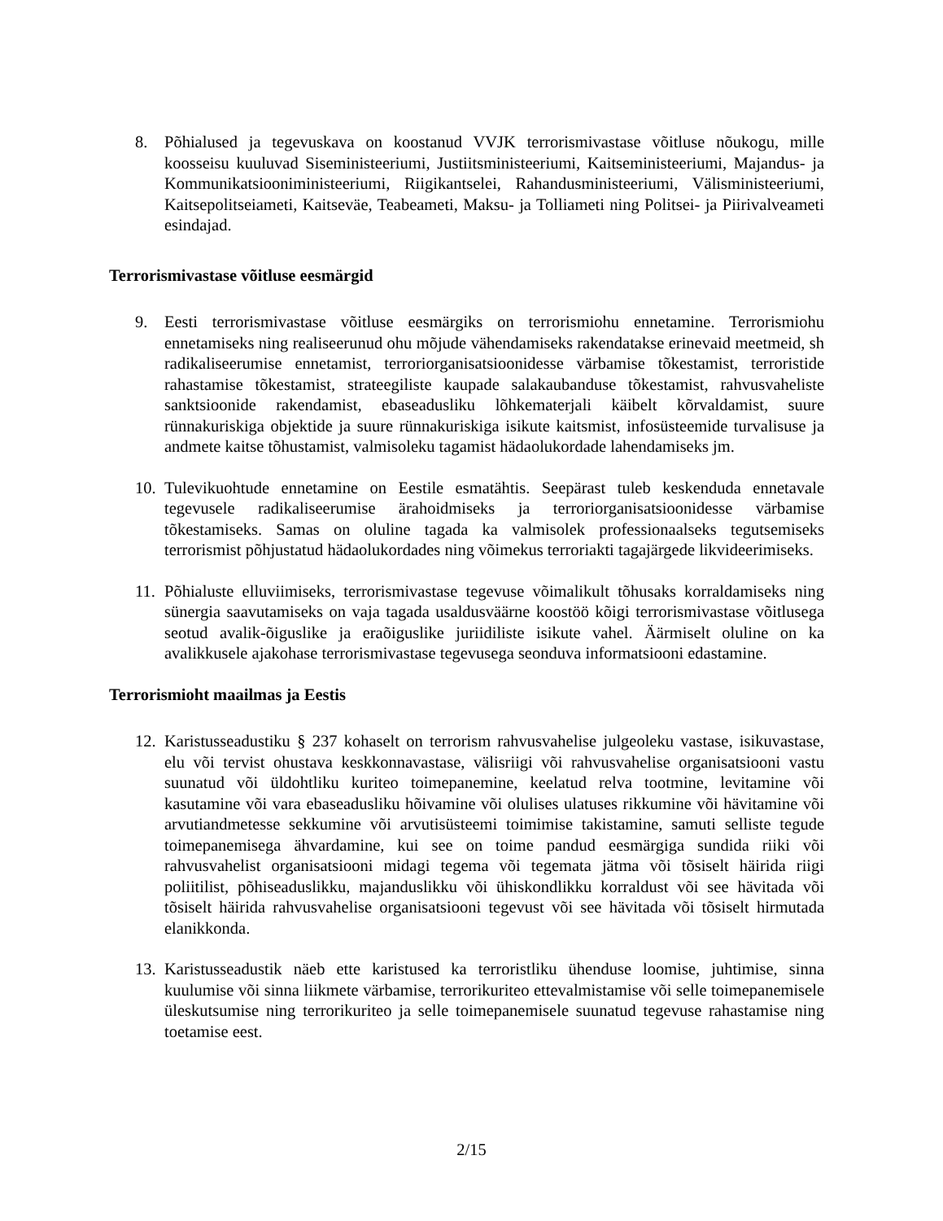8. Põhialused ja tegevuskava on koostanud VVJK terrorismivastase võitluse nõukogu, mille koosseisu kuuluvad Siseministeeriumi, Justiitsministeeriumi, Kaitseministeeriumi, Majandus- ja Kommunikatsiooniministeeriumi, Riigikantselei, Rahandusministeeriumi, Välisministeeriumi, Kaitsepolitseiameti, Kaitseväe, Teabeameti, Maksu- ja Tolliameti ning Politsei- ja Piirivalveameti esindajad.
Terrorismivastase võitluse eesmärgid
9. Eesti terrorismivastase võitluse eesmärgiks on terrorismiohu ennetamine. Terrorismiohu ennetamiseks ning realiseerunud ohu mõjude vähendamiseks rakendatakse erinevaid meetmeid, sh radikaliseerumise ennetamist, terroriorganisatsioonidesse värbamise tõkestamist, terroristide rahastamise tõkestamist, strateegiliste kaupade salakaubanduse tõkestamist, rahvusvaheliste sanktsioonide rakendamist, ebaseadusliku lõhkematerjali käibelt kõrvaldamist, suure rünnakuriskiga objektide ja suure rünnakuriskiga isikute kaitsmist, infosüsteemide turvalisuse ja andmete kaitse tõhustamist, valmisoleku tagamist hädaolukordade lahendamiseks jm.
10. Tulevikuohtude ennetamine on Eestile esmatähtis. Seepärast tuleb keskenduda ennetavale tegevusele radikaliseerumise ärahoidmiseks ja terroriorganisatsioonidesse värbamise tõkestamiseks. Samas on oluline tagada ka valmisolek professionaalseks tegutsemiseks terrorismist põhjustatud hädaolukordades ning võimekus terroriakti tagajärgede likvideerimiseks.
11. Põhialuste elluviimiseks, terrorismivastase tegevuse võimalikult tõhusaks korraldamiseks ning sünergia saavutamiseks on vaja tagada usaldusväärne koostöö kõigi terrorismivastase võitlusega seotud avalik-õiguslike ja eraõiguslike juriidiliste isikute vahel. Äärmiselt oluline on ka avalikkusele ajakohase terrorismivastase tegevusega seonduva informatsiooni edastamine.
Terrorismioht maailmas ja Eestis
12. Karistusseadustiku § 237 kohaselt on terrorism rahvusvahelise julgeoleku vastase, isikuvastase, elu või tervist ohustava keskkonnavastase, välisriigi või rahvusvahelise organisatsiooni vastu suunatud või üldohtliku kuriteo toimepanemine, keelatud relva tootmine, levitamine või kasutamine või vara ebaseadusliku hõivamine või olulises ulatuses rikkumine või hävitamine või arvutiandmetesse sekkumine või arvutisüsteemi toimimise takistamine, samuti selliste tegude toimepanemisega ähvardamine, kui see on toime pandud eesmärgiga sundida riiki või rahvusvahelist organisatsiooni midagi tegema või tegemata jätma või tõsiselt häirida riigi poliitilist, põhiseaduslikku, majanduslikku või ühiskondlikku korraldust või see hävitada või tõsiselt häirida rahvusvahelise organisatsiooni tegevust või see hävitada või tõsiselt hirmutada elanikkonda.
13. Karistusseadustik näeb ette karistused ka terroristliku ühenduse loomise, juhtimise, sinna kuulumise või sinna liikmete värbamise, terrorikuriteo ettevalmistamise või selle toimepanemisele üleskutsumise ning terrorikuriteo ja selle toimepanemisele suunatud tegevuse rahastamise ning toetamise eest.
2/15